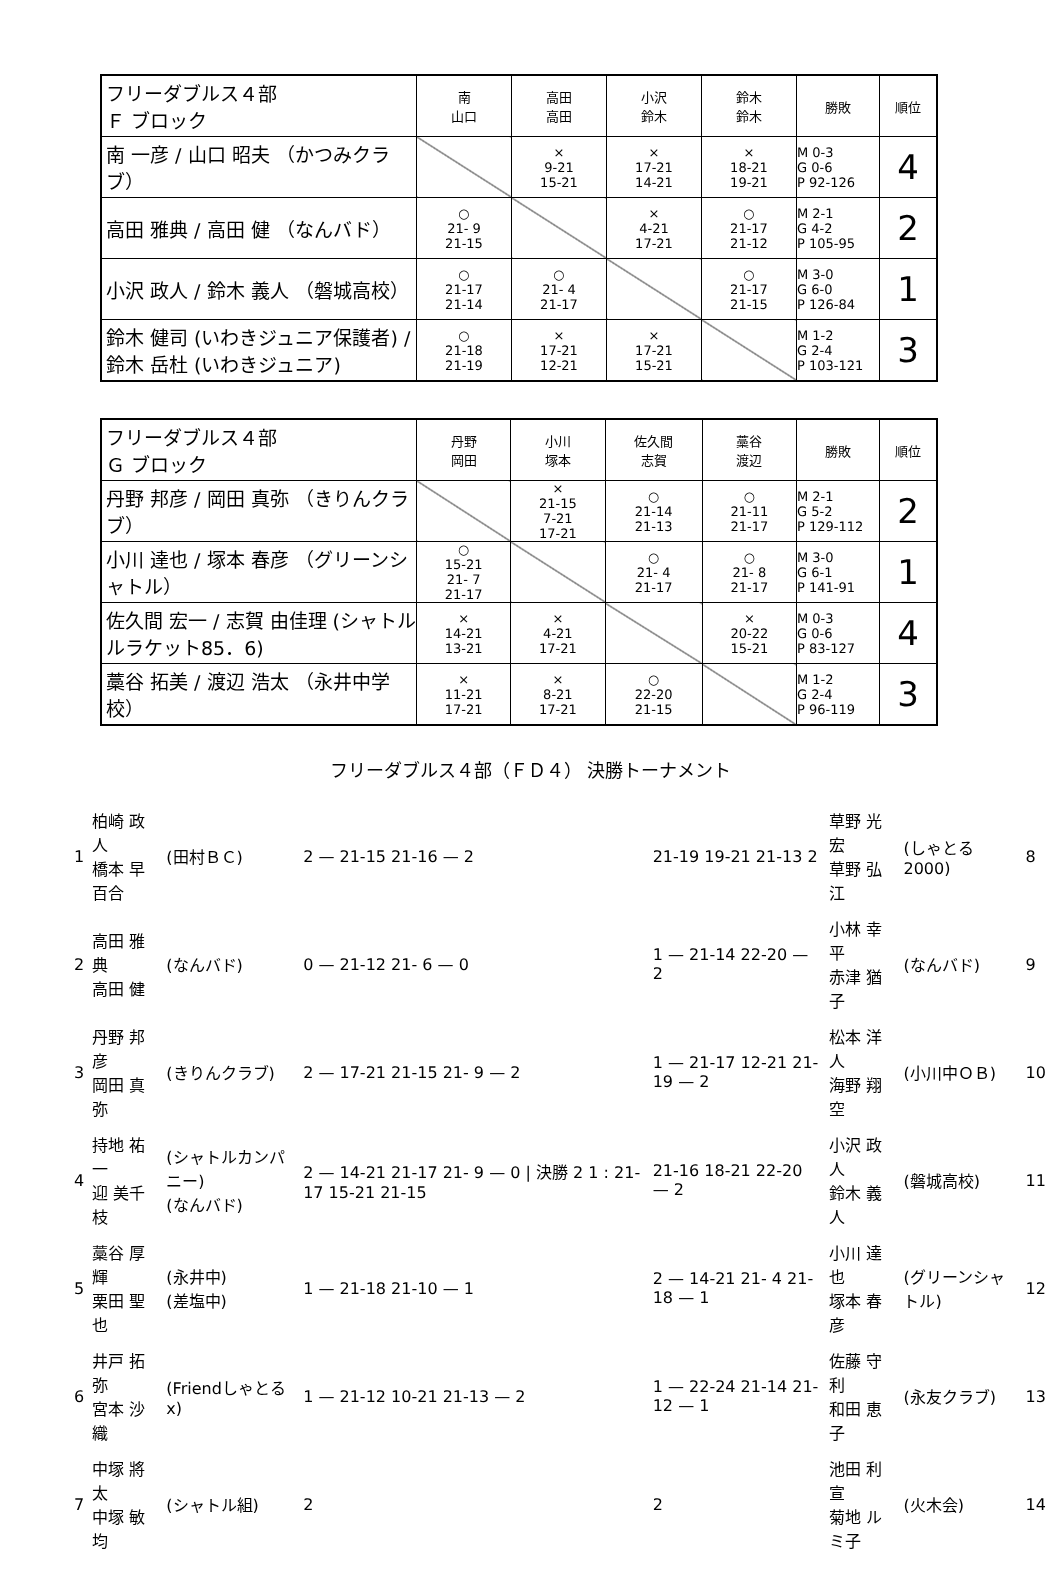| フリーダブルス４部 Ｆ ブロック | 南 山口 | 高田 高田 | 小沢 鈴木 | 鈴木 鈴木 | 勝敗 | 順位 |
| --- | --- | --- | --- | --- | --- | --- |
| 南 一彦 / 山口 昭夫 （かつみクラブ） | | × 9-21 15-21 | × 17-21 14-21 | × 18-21 19-21 | M 0-3 G 0-6 P 92-126 | 4 |
| 高田 雅典 / 高田 健 （なんバド） | ○ 21- 9 21-15 | | × 4-21 17-21 | ○ 21-17 21-12 | M 2-1 G 4-2 P 105-95 | 2 |
| 小沢 政人 / 鈴木 義人 （磐城高校） | ○ 21-17 21-14 | ○ 21- 4 21-17 | | ○ 21-17 21-15 | M 3-0 G 6-0 P 126-84 | 1 |
| 鈴木 健司 (いわきジュニア保護者) / 鈴木 岳杜 (いわきジュニア) | ○ 21-18 21-19 | × 17-21 12-21 | × 17-21 15-21 | | M 1-2 G 2-4 P 103-121 | 3 |
| フリーダブルス４部 Ｇ ブロック | 丹野 岡田 | 小川 塚本 | 佐久間 志賀 | 藁谷 渡辺 | 勝敗 | 順位 |
| --- | --- | --- | --- | --- | --- | --- |
| 丹野 邦彦 / 岡田 真弥 （きりんクラブ） | | × 21-15 7-21 17-21 | ○ 21-14 21-13 | ○ 21-11 21-17 | M 2-1 G 5-2 P 129-112 | 2 |
| 小川 達也 / 塚本 春彦 （グリーンシャトル） | ○ 15-21 21- 7 21-17 | | ○ 21- 4 21-17 | ○ 21- 8 21-17 | M 3-0 G 6-1 P 141-91 | 1 |
| 佐久間 宏一 / 志賀 由佳理 (シャトルルラケット85．6) | × 14-21 13-21 | × 4-21 17-21 | | × 20-22 15-21 | M 0-3 G 0-6 P 83-127 | 4 |
| 藁谷 拓美 / 渡辺 浩太 （永井中学校） | × 11-21 17-21 | × 8-21 17-21 | ○ 22-20 21-15 | | M 1-2 G 2-4 P 96-119 | 3 |
フリーダブルス４部（ＦＤ４） 決勝トーナメント
| 1 | 柏崎 政人 橋本 早百合 | (田村ＢＣ) | 2 — 21-15 21-16 — 2 | 21-19 19-21 21-13 2 | 草野 光宏 草野 弘江 | (しゃとる2000) | 8 |
| 2 | 高田 雅典 高田 健 | (なんバド) | 0 — 21-12 21- 6 — 0 | 1 — 21-14 22-20 — 2 | 小林 幸平 赤津 猶子 | (なんバド) | 9 |
| 3 | 丹野 邦彦 岡田 真弥 | (きりんクラブ) | 2 — 17-21 21-15 21- 9 — 2 | 1 — 21-17 12-21 21-19 — 2 | 松本 洋人 海野 翔空 | (小川中ＯＢ) | 10 |
| 4 | 持地 祐一 迎 美千枝 | (シャトルカンパニー) (なんバド) | 2 — 14-21 21-17 21- 9 — 0 / 決勝 2 1 : 21-17 15-21 21-15 | 21-16 18-21 22-20 — 2 | 小沢 政人 鈴木 義人 | (磐城高校) | 11 |
| 5 | 藁谷 厚輝 栗田 聖也 | (永井中) (差塩中) | 1 — 21-18 21-10 — 1 | 2 — 14-21 21- 4 21-18 — 1 | 小川 達也 塚本 春彦 | (グリーンシャトル) | 12 |
| 6 | 井戸 拓弥 宮本 沙織 | (Friendしゃとるx) | 1 — 21-12 10-21 21-13 — 2 | 1 — 22-24 21-14 21-12 — 1 | 佐藤 守利 和田 恵子 | (永友クラブ) | 13 |
| 7 | 中塚 將太 中塚 敏均 | (シャトル組) | 2 | 2 | 池田 利宣 菊地 ルミ子 | (火木会) | 14 |